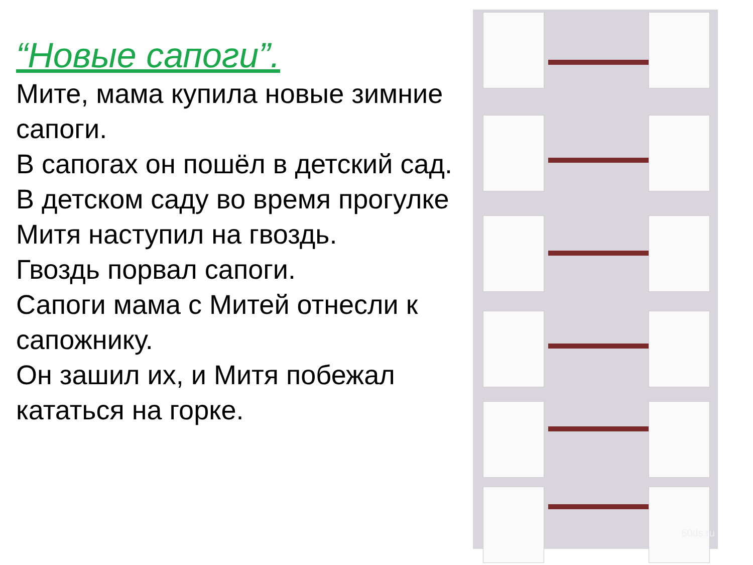“Новые сапоги”.
Мите, мама купила новые зимние сапоги.
В сапогах он пошёл в детский сад.
В детском саду во время прогулке Митя наступил на гвоздь.
Гвоздь порвал сапоги.
Сапоги мама с Митей отнесли к сапожнику.
Он зашил их, и Митя побежал кататься на горке.
50ds.ru